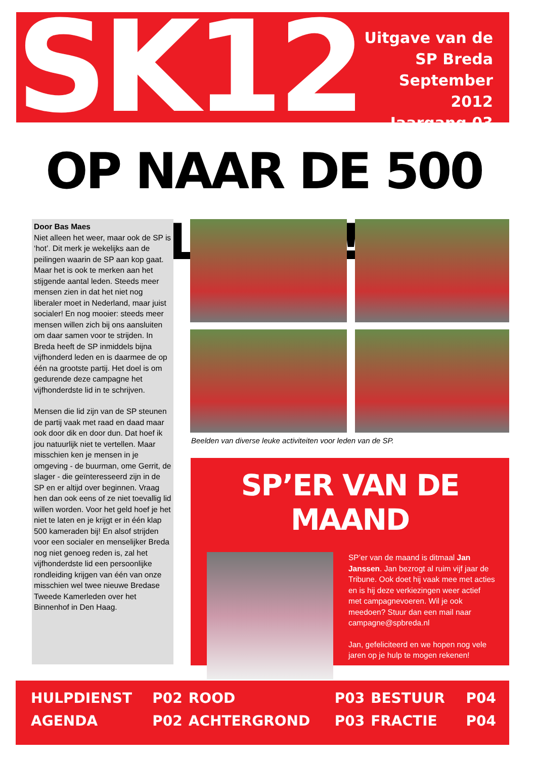SK12
Uitgave van de
SP Breda
September 2012
Jaargang 03
OP NAAR DE 500 LEDEN!
Door Bas Maes
Niet alleen het weer, maar ook de SP is ‘hot’. Dit merk je wekelijks aan de peilingen waarin de SP aan kop gaat. Maar het is ook te merken aan het stijgende aantal leden. Steeds meer mensen zien in dat het niet nog liberaler moet in Nederland, maar juist socialer! En nog mooier: steeds meer mensen willen zich bij ons aansluiten om daar samen voor te strijden. In Breda heeft de SP inmiddels bijna vijfhonderd leden en is daarmee de op één na grootste partij. Het doel is om gedurende deze campagne het vijfhonderdste lid in te schrijven.
Mensen die lid zijn van de SP steunen de partij vaak met raad en daad maar ook door dik en door dun. Dat hoef ik jou natuurlijk niet te vertellen. Maar misschien ken je mensen in je omgeving - de buurman, ome Gerrit, de slager - die geïnteresseerd zijn in de SP en er altijd over beginnen. Vraag hen dan ook eens of ze niet toevallig lid willen worden. Voor het geld hoef je het niet te laten en je krijgt er in één klap 500 kameraden bij! En alsof strijden voor een socialer en menselijker Breda nog niet genoeg reden is, zal het vijfhonderdste lid een persoonlijke rondleiding krijgen van één van onze misschien wel twee nieuwe Bredase Tweede Kamerleden over het Binnenhof in Den Haag.
Beelden van diverse leuke activiteiten voor leden van de SP.
SP’ER VAN DE MAAND
SP’er van de maand is ditmaal Jan Janssen. Jan bezrogt al ruim vijf jaar de Tribune. Ook doet hij vaak mee met acties en is hij deze verkiezingen weer actief met campagnevoeren. Wil je ook meedoen? Stuur dan een mail naar campagne@spbreda.nl
Jan, gefeliciteerd en we hopen nog vele jaren op je hulp te mogen rekenen!
| HULPDIENST | P02 | ROOD | P03 | BESTUUR | P04 |
| AGENDA | P02 | ACHTERGROND | P03 | FRACTIE | P04 |